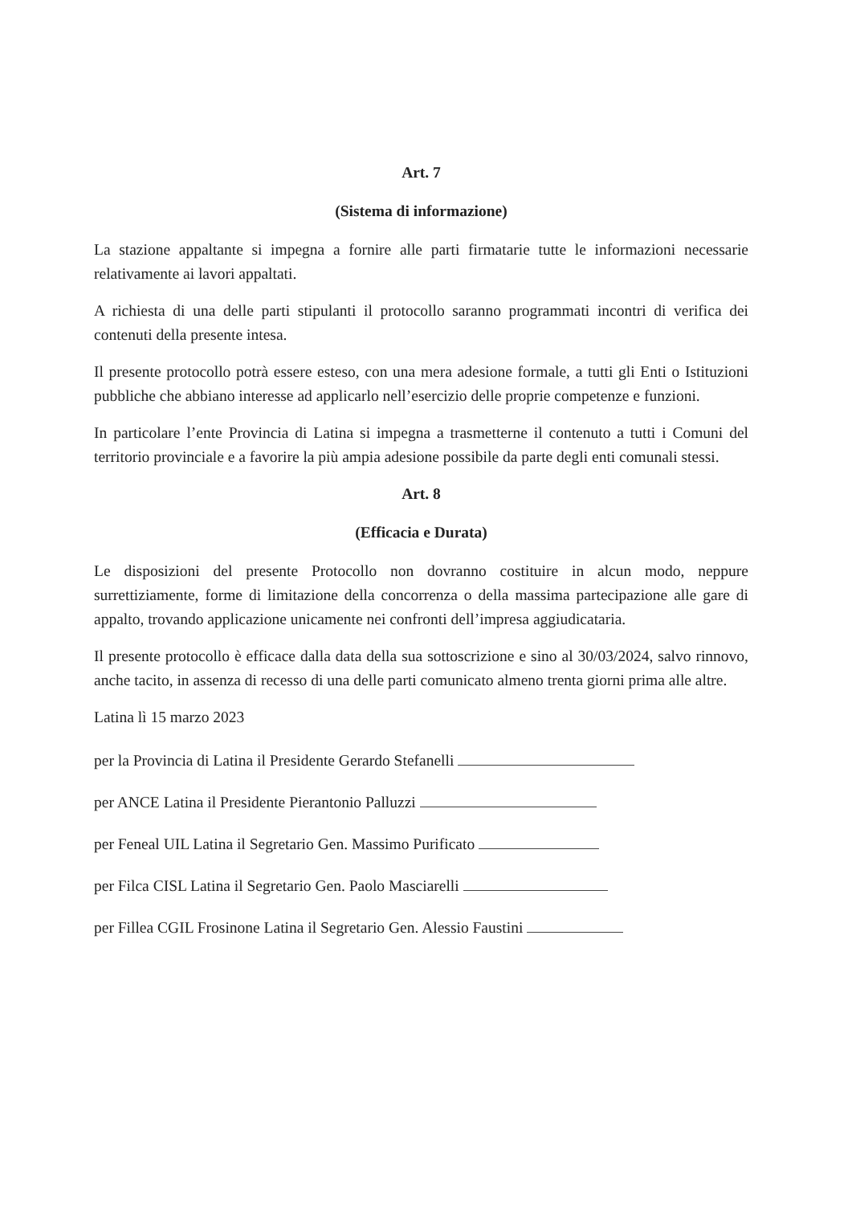Art. 7
(Sistema di informazione)
La stazione appaltante si impegna a fornire alle parti firmatarie tutte le informazioni necessarie relativamente ai lavori appaltati.
A richiesta di una delle parti stipulanti il protocollo saranno programmati incontri di verifica dei contenuti della presente intesa.
Il presente protocollo potrà essere esteso, con una mera adesione formale, a tutti gli Enti o Istituzioni pubbliche che abbiano interesse ad applicarlo nell’esercizio delle proprie competenze e funzioni.
In particolare l’ente Provincia di Latina si impegna a trasmetterne il contenuto a tutti i Comuni del territorio provinciale e a favorire la più ampia adesione possibile da parte degli enti comunali stessi.
Art. 8
(Efficacia e Durata)
Le disposizioni del presente Protocollo non dovranno costituire in alcun modo, neppure surrettiziamente, forme di limitazione della concorrenza o della massima partecipazione alle gare di appalto, trovando applicazione unicamente nei confronti dell’impresa aggiudicataria.
Il presente protocollo è efficace dalla data della sua sottoscrizione e sino al 30/03/2024, salvo rinnovo, anche tacito, in assenza di recesso di una delle parti comunicato almeno trenta giorni prima alle altre.
Latina lì 15 marzo 2023
per la Provincia di Latina il Presidente Gerardo Stefanelli
per ANCE Latina il Presidente Pierantonio Palluzzi
per Feneal UIL Latina il Segretario Gen. Massimo Purificato
per Filca CISL Latina il Segretario Gen. Paolo Masciarelli
per Fillea CGIL Frosinone Latina il Segretario Gen. Alessio Faustini